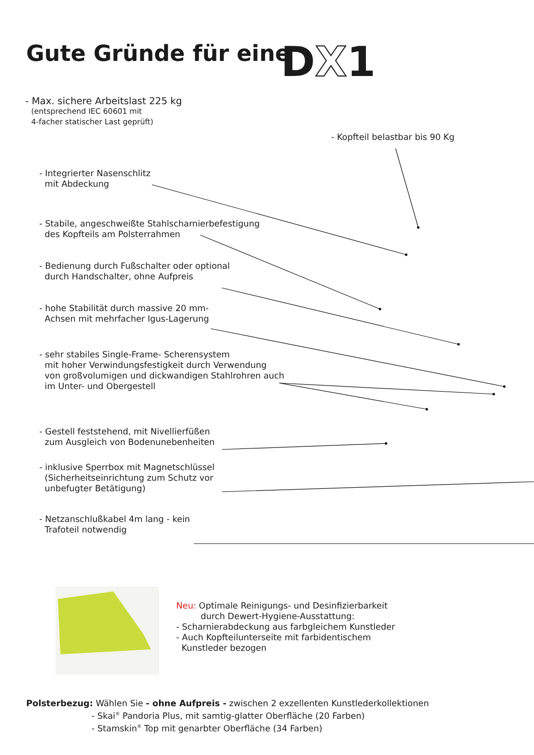Gute Gründe für eine DX1
- Max. sichere Arbeitslast 225 kg
(entsprechend IEC 60601 mit
4-facher statischer Last geprüft)
- Kopfteil belastbar bis 90 Kg
- Integrierter Nasenschlitz
mit Abdeckung
- Stabile, angeschweißte Stahlscharnierbefestigung
des Kopfteils am Polsterrahmen
- Bedienung durch Fußschalter oder optional
durch Handschalter, ohne Aufpreis
- hohe Stabilität durch massive 20 mm-
Achsen mit mehrfacher Igus-Lagerung
- sehr stabiles Single-Frame- Scherensystem
mit hoher Verwindungsfestigkeit durch Verwendung
von großvolumigen und dickwandigen Stahlrohren auch
im Unter- und Obergestell
- Gestell feststehend, mit Nivellierfüßen
zum Ausgleich von Bodenunebenheiten
- inklusive Sperrbox mit Magnetschlüssel
(Sicherheitseinrichtung zum Schutz vor
unbefugter Betätigung)
- Netzanschlußkabel 4m lang - kein
Trafoteil notwendig
Neu: Optimale Reinigungs- und Desinfizierbarkeit
durch Dewert-Hygiene-Ausstattung:
- Scharnierabdeckung aus farbgleichem Kunstleder
- Auch Kopfteilunterseite mit farbidentischem
Kunstleder bezogen
Polsterbezug: Wählen Sie - ohne Aufpreis - zwischen 2 exzellenten Kunstlederkollektionen
- Skai<sup>®</sup> Pandoria Plus, mit samtig-glatter Oberfläche (20 Farben)
- Stamskin<sup>®</sup> Top mit genarbter Oberfläche (34 Farben)